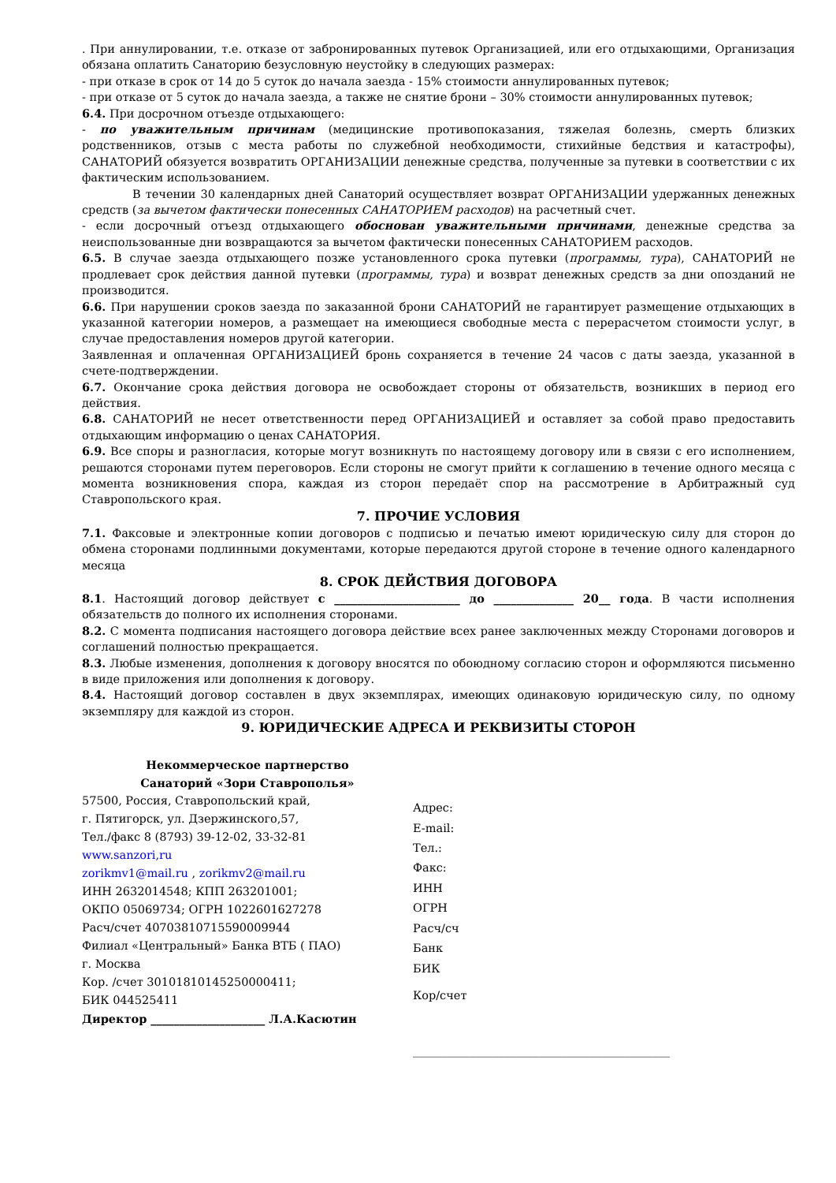. При аннулировании, т.е. отказе от забронированных путевок Организацией, или его отдыхающими, Организация обязана оплатить Санаторию безусловную неустойку в следующих размерах:
- при отказе в срок от 14 до 5 суток до начала заезда - 15% стоимости аннулированных путевок;
- при отказе от 5 суток до начала заезда, а также не снятие брони – 30% стоимости аннулированных путевок;
6.4. При досрочном отъезде отдыхающего:
- по уважительным причинам (медицинские противопоказания, тяжелая болезнь, смерть близких родственников, отзыв с места работы по служебной необходимости, стихийные бедствия и катастрофы), САНАТОРИЙ обязуется возвратить ОРГАНИЗАЦИИ денежные средства, полученные за путевки в соответствии с их фактическим использованием.
В течении 30 календарных дней Санаторий осуществляет возврат ОРГАНИЗАЦИИ удержанных денежных средств (за вычетом фактически понесенных САНАТОРИЕМ расходов) на расчетный счет.
- если досрочный отъезд отдыхающего обоснован уважительными причинами, денежные средства за неиспользованные дни возвращаются за вычетом фактически понесенных САНАТОРИЕМ расходов.
6.5. В случае заезда отдыхающего позже установленного срока путевки (программы, тура), САНАТОРИЙ не продлевает срок действия данной путевки (программы, тура) и возврат денежных средств за дни опозданий не производится.
6.6. При нарушении сроков заезда по заказанной брони САНАТОРИЙ не гарантирует размещение отдыхающих в указанной категории номеров, а размещает на имеющиеся свободные места с перерасчетом стоимости услуг, в случае предоставления номеров другой категории.
Заявленная и оплаченная ОРГАНИЗАЦИЕЙ бронь сохраняется в течение 24 часов с даты заезда, указанной в счете-подтверждении.
6.7. Окончание срока действия договора не освобождает стороны от обязательств, возникших в период его действия.
6.8. САНАТОРИЙ не несет ответственности перед ОРГАНИЗАЦИЕЙ и оставляет за собой право предоставить отдыхающим информацию о ценах САНАТОРИЯ.
6.9. Все споры и разногласия, которые могут возникнуть по настоящему договору или в связи с его исполнением, решаются сторонами путем переговоров. Если стороны не смогут прийти к соглашению в течение одного месяца с момента возникновения спора, каждая из сторон передаёт спор на рассмотрение в Арбитражный суд Ставропольского края.
7. ПРОЧИЕ УСЛОВИЯ
7.1. Факсовые и электронные копии договоров с подписью и печатью имеют юридическую силу для сторон до обмена сторонами подлинными документами, которые передаются другой стороне в течение одного календарного месяца
8. СРОК ДЕЙСТВИЯ ДОГОВОРА
8.1. Настоящий договор действует с ______________________ до ______________ 20__ года. В части исполнения обязательств до полного их исполнения сторонами.
8.2. С момента подписания настоящего договора действие всех ранее заключенных между Сторонами договоров и соглашений полностью прекращается.
8.3. Любые изменения, дополнения к договору вносятся по обоюдному согласию сторон и оформляются письменно в виде приложения или дополнения к договору.
8.4. Настоящий договор составлен в двух экземплярах, имеющих одинаковую юридическую силу, по одному экземпляру для каждой из сторон.
9. ЮРИДИЧЕСКИЕ АДРЕСА И РЕКВИЗИТЫ СТОРОН
Некоммерческое партнерство
Санаторий «Зори Ставрополья»
57500, Россия, Ставропольский край,
г. Пятигорск, ул. Дзержинского,57,
Тел./факс 8 (8793) 39-12-02, 33-32-81
www.sanzori,ru
zorikmv1@mail.ru , zorikmv2@mail.ru
ИНН 2632014548; КПП 263201001;
ОКПО 05069734; ОГРН 1022601627278
Расч/счет 40703810715590009944
Филиал «Центральный» Банка ВТБ ( ПАО)
г. Москва
Кор. /счет 30101810145250000411;
БИК 044525411
Директор ____________________ Л.А.Касютин
Адрес:
E-mail:
Тел.:
Факс:
ИНН
ОГРН
Расч/сч
Банк
БИК
Кор/счет
_____________________________________________